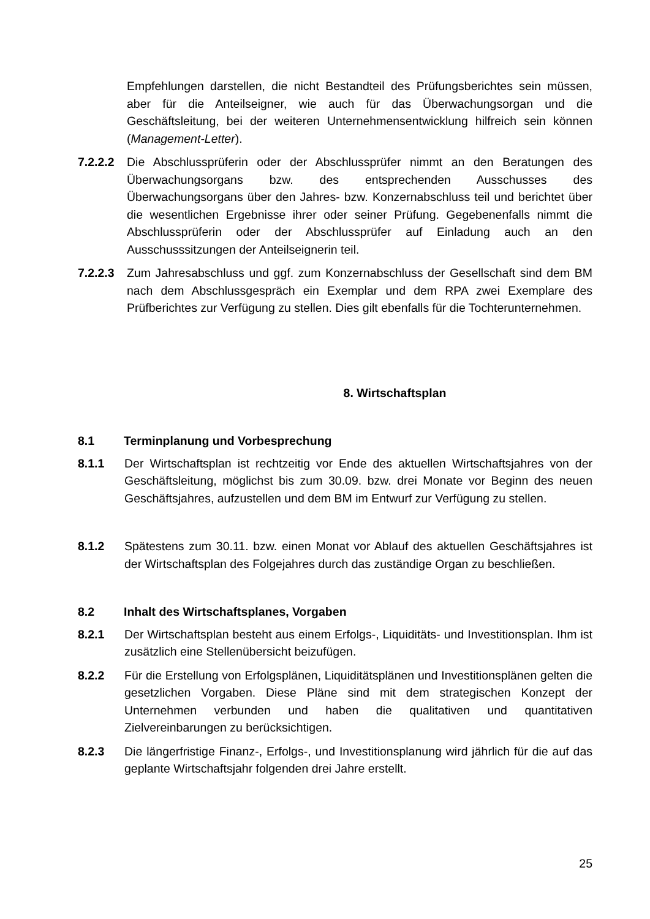Empfehlungen darstellen, die nicht Bestandteil des Prüfungsberichtes sein müssen, aber für die Anteilseigner, wie auch für das Überwachungsorgan und die Geschäftsleitung, bei der weiteren Unternehmensentwicklung hilfreich sein können (Management-Letter).
7.2.2.2
Die Abschlussprüferin oder der Abschlussprüfer nimmt an den Beratungen des Überwachungsorgans bzw. des entsprechenden Ausschusses des Überwachungsorgans über den Jahres- bzw. Konzernabschluss teil und berichtet über die wesentlichen Ergebnisse ihrer oder seiner Prüfung. Gegebenenfalls nimmt die Abschlussprüferin oder der Abschlussprüfer auf Einladung auch an den Ausschusssitzungen der Anteilseignerin teil.
7.2.2.3
Zum Jahresabschluss und ggf. zum Konzernabschluss der Gesellschaft sind dem BM nach dem Abschlussgespräch ein Exemplar und dem RPA zwei Exemplare des Prüfberichtes zur Verfügung zu stellen. Dies gilt ebenfalls für die Tochterunternehmen.
8. Wirtschaftsplan
8.1 Terminplanung und Vorbesprechung
8.1.1 Der Wirtschaftsplan ist rechtzeitig vor Ende des aktuellen Wirtschaftsjahres von der Geschäftsleitung, möglichst bis zum 30.09. bzw. drei Monate vor Beginn des neuen Geschäftsjahres, aufzustellen und dem BM im Entwurf zur Verfügung zu stellen.
8.1.2 Spätestens zum 30.11. bzw. einen Monat vor Ablauf des aktuellen Geschäftsjahres ist der Wirtschaftsplan des Folgejahres durch das zuständige Organ zu beschließen.
8.2 Inhalt des Wirtschaftsplanes, Vorgaben
8.2.1 Der Wirtschaftsplan besteht aus einem Erfolgs-, Liquiditäts- und Investitionsplan. Ihm ist zusätzlich eine Stellenübersicht beizufügen.
8.2.2 Für die Erstellung von Erfolgsplänen, Liquiditätsplänen und Investitionsplänen gelten die gesetzlichen Vorgaben. Diese Pläne sind mit dem strategischen Konzept der Unternehmen verbunden und haben die qualitativen und quantitativen Zielvereinbarungen zu berücksichtigen.
8.2.3 Die längerfristige Finanz-, Erfolgs-, und Investitionsplanung wird jährlich für die auf das geplante Wirtschaftsjahr folgenden drei Jahre erstellt.
25